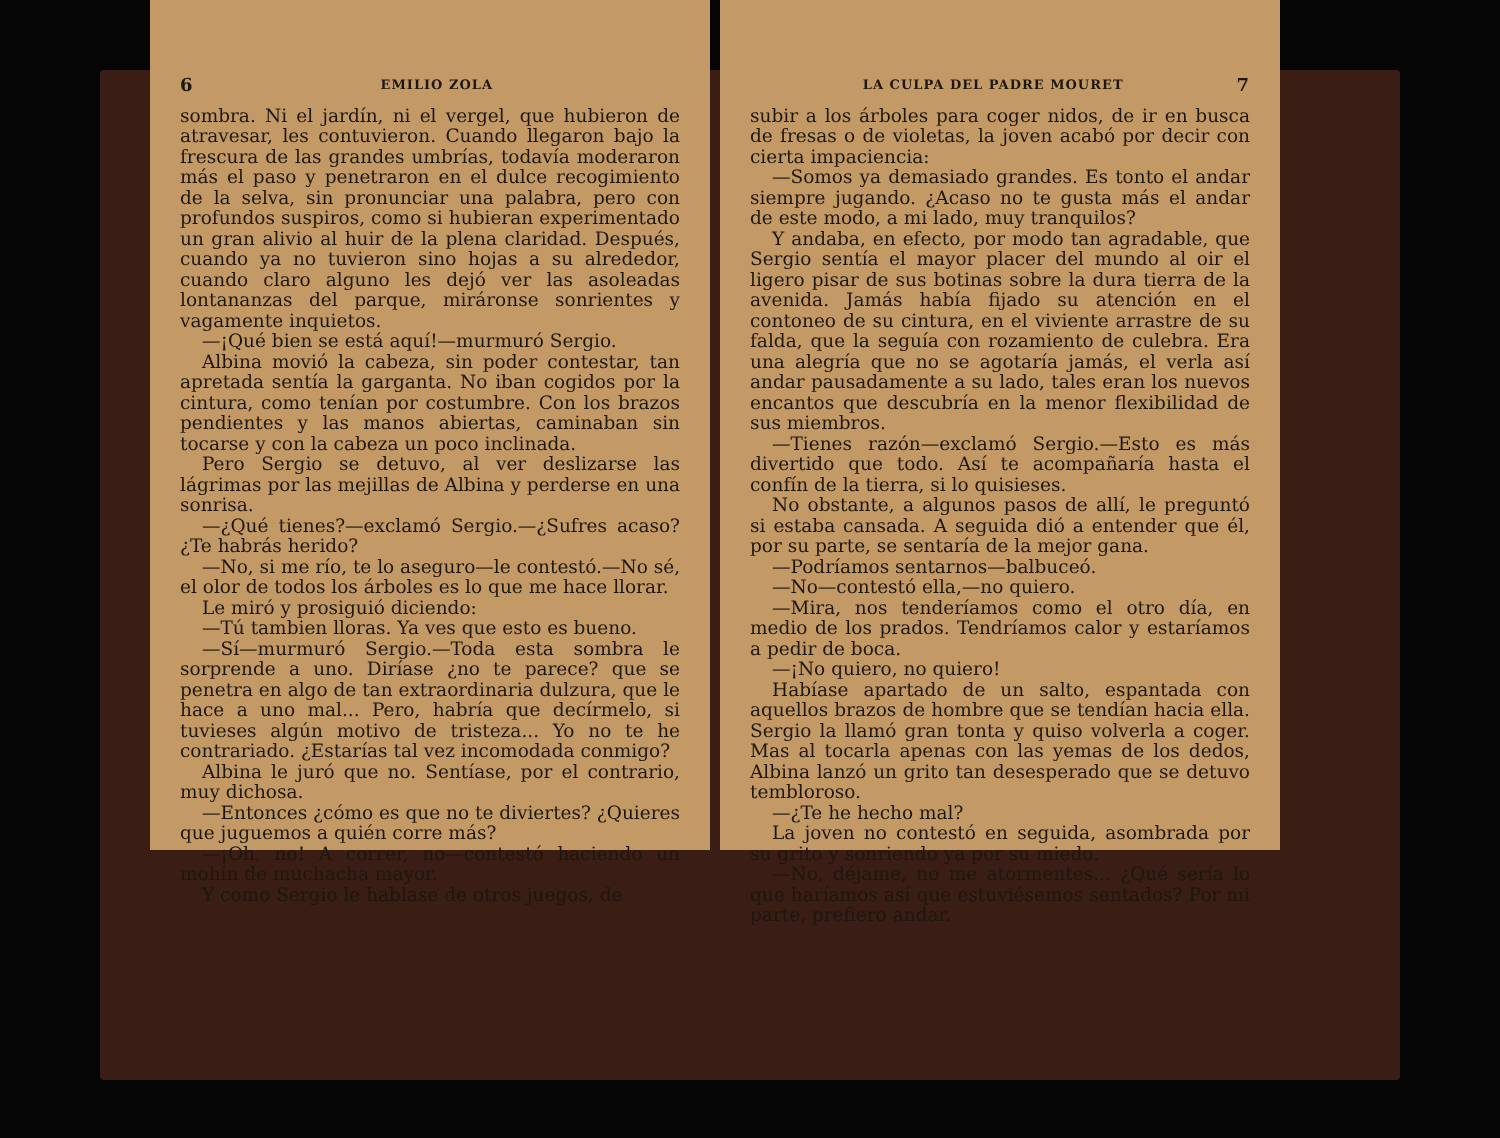6 EMILIO ZOLA
sombra. Ni el jardín, ni el vergel, que hubieron de atravesar, les contuvieron. Cuando llegaron bajo la frescura de las grandes umbrías, todavía moderaron más el paso y penetraron en el dulce recogimiento de la selva, sin pronunciar una palabra, pero con profundos suspiros, como si hubieran experimentado un gran alivio al huir de la plena claridad. Después, cuando ya no tuvieron sino hojas a su alrededor, cuando claro alguno les dejó ver las asoleadas lontananzas del parque, miráronse sonrientes y vagamente inquietos.
—¡Qué bien se está aquí!—murmuró Sergio.
Albina movió la cabeza, sin poder contestar, tan apretada sentía la garganta. No iban cogidos por la cintura, como tenían por costumbre. Con los brazos pendientes y las manos abiertas, caminaban sin tocarse y con la cabeza un poco inclinada.
Pero Sergio se detuvo, al ver deslizarse las lágrimas por las mejillas de Albina y perderse en una sonrisa.
—¿Qué tienes?—exclamó Sergio.—¿Sufres acaso? ¿Te habrás herido?
—No, si me río, te lo aseguro—le contestó.—No sé, el olor de todos los árboles es lo que me hace llorar.
Le miró y prosiguió diciendo:
—Tú tambien lloras. Ya ves que esto es bueno.
—Sí—murmuró Sergio.—Toda esta sombra le sorprende a uno. Diríase ¿no te parece? que se penetra en algo de tan extraordinaria dulzura, que le hace a uno mal... Pero, habría que decírmelo, si tuvieses algún motivo de tristeza... Yo no te he contrariado. ¿Estarías tal vez incomodada conmigo?
Albina le juró que no. Sentíase, por el contrario, muy dichosa.
—Entonces ¿cómo es que no te diviertes? ¿Quieres que juguemos a quién corre más?
—¡Oh, no! A correr, no—contestó haciendo un mohín de muchacha mayor.
Y como Sergio le hablase de otros juegos, de
LA CULPA DEL PADRE MOURET 7
subir a los árboles para coger nidos, de ir en busca de fresas o de violetas, la joven acabó por decir con cierta impaciencia:
—Somos ya demasiado grandes. Es tonto el andar siempre jugando. ¿Acaso no te gusta más el andar de este modo, a mi lado, muy tranquilos?
Y andaba, en efecto, por modo tan agradable, que Sergio sentía el mayor placer del mundo al oir el ligero pisar de sus botinas sobre la dura tierra de la avenida. Jamás había fijado su atención en el contoneo de su cintura, en el viviente arrastre de su falda, que la seguía con rozamiento de culebra. Era una alegría que no se agotaría jamás, el verla así andar pausadamente a su lado, tales eran los nuevos encantos que descubría en la menor flexibilidad de sus miembros.
—Tienes razón—exclamó Sergio.—Esto es más divertido que todo. Así te acompañaría hasta el confín de la tierra, si lo quisieses.
No obstante, a algunos pasos de allí, le preguntó si estaba cansada. A seguida dió a entender que él, por su parte, se sentaría de la mejor gana.
—Podríamos sentarnos—balbuceó.
—No—contestó ella,—no quiero.
—Mira, nos tenderíamos como el otro día, en medio de los prados. Tendríamos calor y estaríamos a pedir de boca.
—¡No quiero, no quiero!
Habíase apartado de un salto, espantada con aquellos brazos de hombre que se tendían hacia ella. Sergio la llamó gran tonta y quiso volverla a coger. Mas al tocarla apenas con las yemas de los dedos, Albina lanzó un grito tan desesperado que se detuvo tembloroso.
—¿Te he hecho mal?
La joven no contestó en seguida, asombrada por su grito y sonriendo ya por su miedo.
—No, déjame, no me atormentes... ¿Qué sería lo que haríamos así que estuviésemos sentados? Por mi parte, prefiero andar.